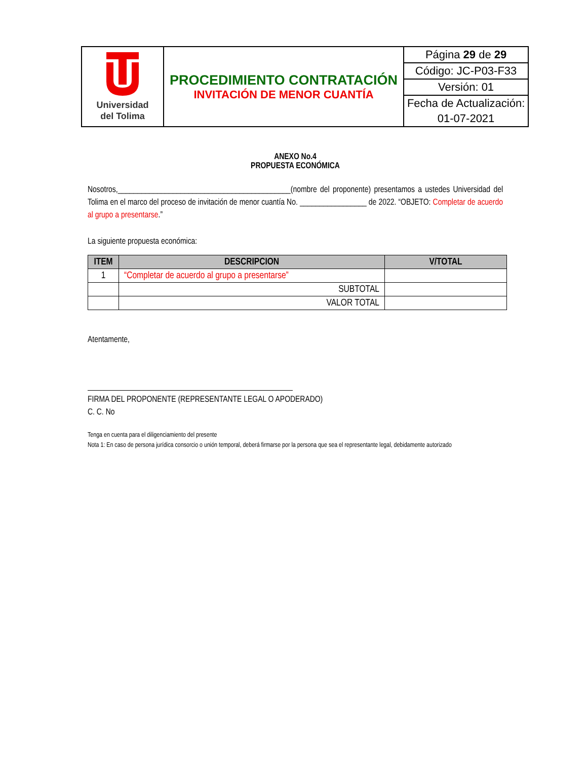| Universidad del Tolima | PROCEDIMIENTO CONTRATACIÓN INVITACIÓN DE MENOR CUANTÍA | Página 29 de 29 |
| | | Código: JC-P03-F33 |
| | | Versión: 01 |
| | | Fecha de Actualización: |
| | | 01-07-2021 |
ANEXO No.4
PROPUESTA ECONÓMICA
Nosotros,____________________________________________(nombre del proponente) presentamos a ustedes Universidad del Tolima en el marco del proceso de invitación de menor cuantía No. _________________ de 2022. “OBJETO: Completar de acuerdo al grupo a presentarse.”
La siguiente propuesta económica:
| ITEM | DESCRIPCION | V/TOTAL |
| --- | --- | --- |
| 1 | “Completar de acuerdo al grupo a presentarse” | |
| | SUBTOTAL | |
| | VALOR TOTAL | |
Atentamente,
FIRMA DEL PROPONENTE (REPRESENTANTE LEGAL O APODERADO)
C. C. No
Tenga en cuenta para el diligenciamiento del presente
Nota 1: En caso de persona jurídica consorcio o unión temporal, deberá firmarse por la persona que sea el representante legal, debidamente autorizado